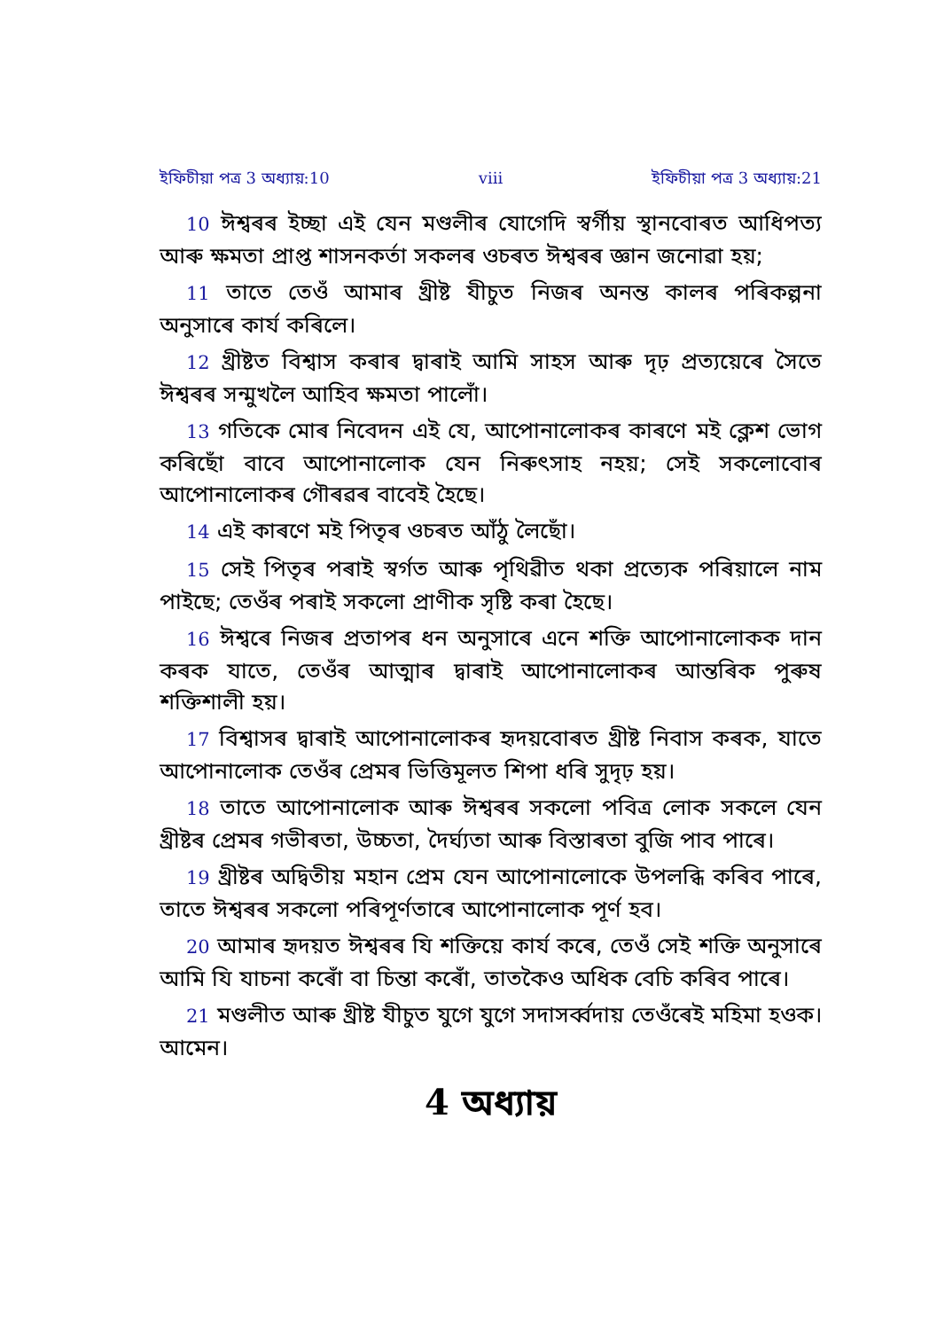ইফিচীয়া পত্ৰ 3 অধ্যায়:10 viii ইফিচীয়া পত্ৰ 3 অধ্যায়:21
10 ঈশ্বৰৰ ইচ্ছা এই যেন মণ্ডলীৰ যোগেদি স্বৰ্গীয় স্থানবোৰত আধিপত্য আৰু ক্ষমতা প্ৰাপ্ত শাসনকৰ্তা সকলৰ ওচৰত ঈশ্বৰৰ জ্ঞান জনোৱা হয়;
11 তাতে তেওঁ আমাৰ খ্ৰীষ্ট যীচুত নিজৰ অনন্ত কালৰ পৰিকল্পনা অনুসাৰে কাৰ্য কৰিলে।
12 খ্ৰীষ্টত বিশ্বাস কৰাৰ দ্বাৰাই আমি সাহস আৰু দৃঢ় প্ৰত্যয়েৰে সৈতে ঈশ্বৰৰ সন্মুখলৈ আহিব ক্ষমতা পালোঁ।
13 গতিকে মোৰ নিবেদন এই যে, আপোনালোকৰ কাৰণে মই ক্লেশ ভোগ কৰিছোঁ বাবে আপোনালোক যেন নিৰুৎসাহ নহয়; সেই সকলোবোৰ আপোনালোকৰ গৌৰৱৰ বাবেই হৈছে।
14 এই কাৰণে মই পিতৃৰ ওচৰত আঁঠু লৈছোঁ।
15 সেই পিতৃৰ পৰাই স্বৰ্গত আৰু পৃথিৱীত থকা প্ৰত্যেক পৰিয়ালে নাম পাইছে; তেওঁৰ পৰাই সকলো প্ৰাণীক সৃষ্টি কৰা হৈছে।
16 ঈশ্বৰে নিজৰ প্ৰতাপৰ ধন অনুসাৰে এনে শক্তি আপোনালোকক দান কৰক যাতে, তেওঁৰ আত্মাৰ দ্বাৰাই আপোনালোকৰ আন্তৰিক পুৰুষ শক্তিশালী হয়।
17 বিশ্বাসৰ দ্বাৰাই আপোনালোকৰ হৃদয়বোৰত খ্ৰীষ্ট নিবাস কৰক, যাতে আপোনালোক তেওঁৰ প্ৰেমৰ ভিত্তিমূলত শিপা ধৰি সুদৃঢ় হয়।
18 তাতে আপোনালোক আৰু ঈশ্বৰৰ সকলো পবিত্ৰ লোক সকলে যেন খ্ৰীষ্টৰ প্ৰেমৰ গভীৰতা, উচ্চতা, দৈৰ্ঘ্যতা আৰু বিস্তাৰতা বুজি পাব পাৰে।
19 খ্ৰীষ্টৰ অদ্বিতীয় মহান প্ৰেম যেন আপোনালোকে উপলব্ধি কৰিব পাৰে, তাতে ঈশ্বৰৰ সকলো পৰিপূৰ্ণতাৰে আপোনালোক পূৰ্ণ হব।
20 আমাৰ হৃদয়ত ঈশ্বৰৰ যি শক্তিয়ে কাৰ্য কৰে, তেওঁ সেই শক্তি অনুসাৰে আমি যি যাচনা কৰোঁ বা চিন্তা কৰোঁ, তাতকৈও অধিক বেচি কৰিব পাৰে।
21 মণ্ডলীত আৰু খ্ৰীষ্ট যীচুত যুগে যুগে সদাসৰ্ব্বদায় তেওঁৰেই মহিমা হওক। আমেন।
4 অধ্যায়